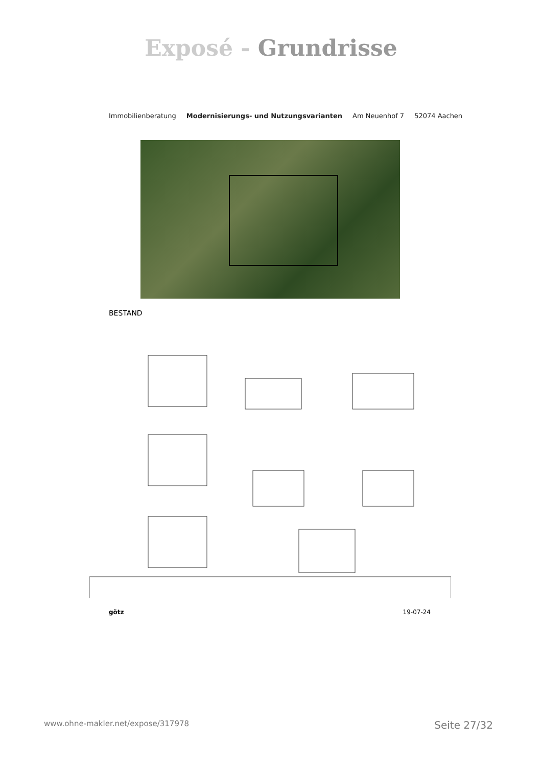Exposé - Grundrisse
Immobilienberatung Modernisierungs- und Nutzungsvarianten Am Neuenhof 7 52074 Aachen
BESTAND
götz 19-07-24
www.ohne-makler.net/expose/317978 Seite 27/32